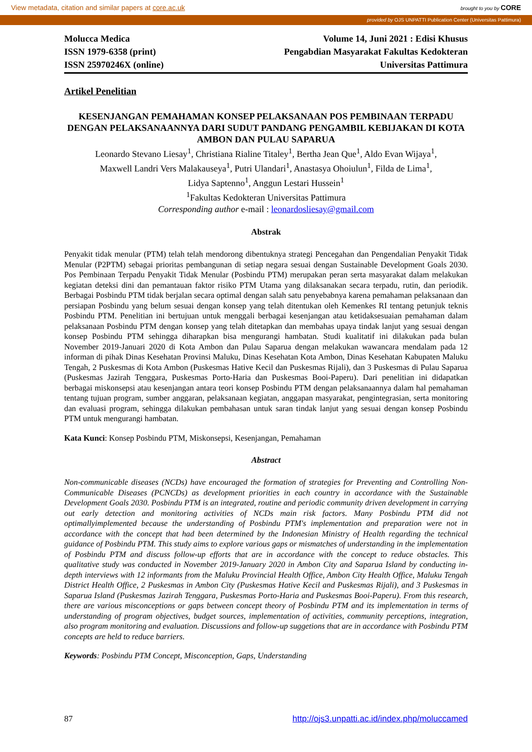View metadata, citation and similar papers at core.ac.uk brought to you by CORE
provided by OJS UNPATTI Publication Center (Universitas Pattimura)
Molucca Medica
ISSN 1979-6358 (print)
ISSN 25970246X (online)
Volume 14, Juni 2021 : Edisi Khusus
Pengabdian Masyarakat Fakultas Kedokteran
Universitas Pattimura
Artikel Penelitian
KESENJANGAN PEMAHAMAN KONSEP PELAKSANAAN POS PEMBINAAN TERPADU DENGAN PELAKSANAANNYA DARI SUDUT PANDANG PENGAMBIL KEBIJAKAN DI KOTA AMBON DAN PULAU SAPARUA
Leonardo Stevano Liesay<sup>1</sup>, Christiana Rialine Titaley<sup>1</sup>, Bertha Jean Que<sup>1</sup>, Aldo Evan Wijaya<sup>1</sup>,
Maxwell Landri Vers Malakauseya<sup>1</sup>, Putri Ulandari<sup>1</sup>, Anastasya Ohoiulun<sup>1</sup>, Filda de Lima<sup>1</sup>,
Lidya Saptenno<sup>1</sup>, Anggun Lestari Hussein<sup>1</sup>
<sup>1</sup> Fakultas Kedokteran Universitas Pattimura
Corresponding author e-mail : leonardosliesay@gmail.com
Abstrak
Penyakit tidak menular (PTM) telah telah mendorong dibentuknya strategi Pencegahan dan Pengendalian Penyakit Tidak Menular (P2PTM) sebagai prioritas pembangunan di setiap negara sesuai dengan Sustainable Development Goals 2030. Pos Pembinaan Terpadu Penyakit Tidak Menular (Posbindu PTM) merupakan peran serta masyarakat dalam melakukan kegiatan deteksi dini dan pemantauan faktor risiko PTM Utama yang dilaksanakan secara terpadu, rutin, dan periodik. Berbagai Posbindu PTM tidak berjalan secara optimal dengan salah satu penyebabnya karena pemahaman pelaksanaan dan persiapan Posbindu yang belum sesuai dengan konsep yang telah ditentukan oleh Kemenkes RI tentang petunjuk teknis Posbindu PTM. Penelitian ini bertujuan untuk menggali berbagai kesenjangan atau ketidaksesuaian pemahaman dalam pelaksanaan Posbindu PTM dengan konsep yang telah ditetapkan dan membahas upaya tindak lanjut yang sesuai dengan konsep Posbindu PTM sehingga diharapkan bisa mengurangi hambatan. Studi kualitatif ini dilakukan pada bulan November 2019-Januari 2020 di Kota Ambon dan Pulau Saparua dengan melakukan wawancara mendalam pada 12 informan di pihak Dinas Kesehatan Provinsi Maluku, Dinas Kesehatan Kota Ambon, Dinas Kesehatan Kabupaten Maluku Tengah, 2 Puskesmas di Kota Ambon (Puskesmas Hative Kecil dan Puskesmas Rijali), dan 3 Puskesmas di Pulau Saparua (Puskesmas Jazirah Tenggara, Puskesmas Porto-Haria dan Puskesmas Booi-Paperu). Dari penelitian ini didapatkan berbagai miskonsepsi atau kesenjangan antara teori konsep Posbindu PTM dengan pelaksanaannya dalam hal pemahaman tentang tujuan program, sumber anggaran, pelaksanaan kegiatan, anggapan masyarakat, pengintegrasian, serta monitoring dan evaluasi program, sehingga dilakukan pembahasan untuk saran tindak lanjut yang sesuai dengan konsep Posbindu PTM untuk mengurangi hambatan.
Kata Kunci: Konsep Posbindu PTM, Miskonsepsi, Kesenjangan, Pemahaman
Abstract
Non-communicable diseases (NCDs) have encouraged the formation of strategies for Preventing and Controlling Non-Communicable Diseases (PCNCDs) as development priorities in each country in accordance with the Sustainable Development Goals 2030. Posbindu PTM is an integrated, routine and periodic community driven development in carrying out early detection and monitoring activities of NCDs main risk factors. Many Posbindu PTM did not optimallyimplemented because the understanding of Posbindu PTM's implementation and preparation were not in accordance with the concept that had been determined by the Indonesian Ministry of Health regarding the technical guidance of Posbindu PTM. This study aims to explore various gaps or mismatches of understanding in the implementation of Posbindu PTM and discuss follow-up efforts that are in accordance with the concept to reduce obstacles. This qualitative study was conducted in November 2019-January 2020 in Ambon City and Saparua Island by conducting in-depth interviews with 12 informants from the Maluku Provincial Health Office, Ambon City Health Office, Maluku Tengah District Health Office, 2 Puskesmas in Ambon City (Puskesmas Hative Kecil and Puskesmas Rijali), and 3 Puskesmas in Saparua Island (Puskesmas Jazirah Tenggara, Puskesmas Porto-Haria and Puskesmas Booi-Paperu). From this research, there are various misconceptions or gaps between concept theory of Posbindu PTM and its implementation in terms of understanding of program objectives, budget sources, implementation of activities, community perceptions, integration, also program monitoring and evaluation. Discussions and follow-up suggetions that are in accordance with Posbindu PTM concepts are held to reduce barriers.
Keywords: Posbindu PTM Concept, Misconception, Gaps, Understanding
87 http://ojs3.unpatti.ac.id/index.php/moluccamed